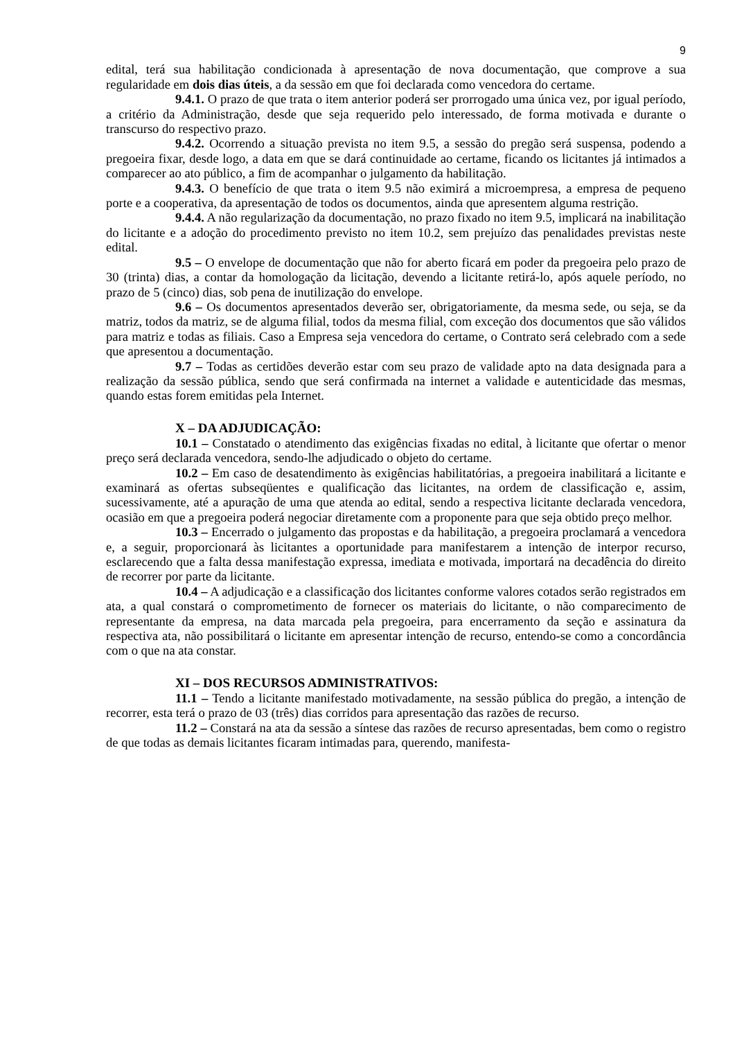9
edital, terá sua habilitação condicionada à apresentação de nova documentação, que comprove a sua regularidade em dois dias úteis, a da sessão em que foi declarada como vencedora do certame.
9.4.1. O prazo de que trata o item anterior poderá ser prorrogado uma única vez, por igual período, a critério da Administração, desde que seja requerido pelo interessado, de forma motivada e durante o transcurso do respectivo prazo.
9.4.2. Ocorrendo a situação prevista no item 9.5, a sessão do pregão será suspensa, podendo a pregoeira fixar, desde logo, a data em que se dará continuidade ao certame, ficando os licitantes já intimados a comparecer ao ato público, a fim de acompanhar o julgamento da habilitação.
9.4.3. O benefício de que trata o item 9.5 não eximirá a microempresa, a empresa de pequeno porte e a cooperativa, da apresentação de todos os documentos, ainda que apresentem alguma restrição.
9.4.4. A não regularização da documentação, no prazo fixado no item 9.5, implicará na inabilitação do licitante e a adoção do procedimento previsto no item 10.2, sem prejuízo das penalidades previstas neste edital.
9.5 – O envelope de documentação que não for aberto ficará em poder da pregoeira pelo prazo de 30 (trinta) dias, a contar da homologação da licitação, devendo a licitante retirá-lo, após aquele período, no prazo de 5 (cinco) dias, sob pena de inutilização do envelope.
9.6 – Os documentos apresentados deverão ser, obrigatoriamente, da mesma sede, ou seja, se da matriz, todos da matriz, se de alguma filial, todos da mesma filial, com exceção dos documentos que são válidos para matriz e todas as filiais. Caso a Empresa seja vencedora do certame, o Contrato será celebrado com a sede que apresentou a documentação.
9.7 – Todas as certidões deverão estar com seu prazo de validade apto na data designada para a realização da sessão pública, sendo que será confirmada na internet a validade e autenticidade das mesmas, quando estas forem emitidas pela Internet.
X – DA ADJUDICAÇÃO:
10.1 – Constatado o atendimento das exigências fixadas no edital, à licitante que ofertar o menor preço será declarada vencedora, sendo-lhe adjudicado o objeto do certame.
10.2 – Em caso de desatendimento às exigências habilitatórias, a pregoeira inabilitará a licitante e examinará as ofertas subseqüentes e qualificação das licitantes, na ordem de classificação e, assim, sucessivamente, até a apuração de uma que atenda ao edital, sendo a respectiva licitante declarada vencedora, ocasião em que a pregoeira poderá negociar diretamente com a proponente para que seja obtido preço melhor.
10.3 – Encerrado o julgamento das propostas e da habilitação, a pregoeira proclamará a vencedora e, a seguir, proporcionará às licitantes a oportunidade para manifestarem a intenção de interpor recurso, esclarecendo que a falta dessa manifestação expressa, imediata e motivada, importará na decadência do direito de recorrer por parte da licitante.
10.4 – A adjudicação e a classificação dos licitantes conforme valores cotados serão registrados em ata, a qual constará o comprometimento de fornecer os materiais do licitante, o não comparecimento de representante da empresa, na data marcada pela pregoeira, para encerramento da seção e assinatura da respectiva ata, não possibilitará o licitante em apresentar intenção de recurso, entendo-se como a concordância com o que na ata constar.
XI – DOS RECURSOS ADMINISTRATIVOS:
11.1 – Tendo a licitante manifestado motivadamente, na sessão pública do pregão, a intenção de recorrer, esta terá o prazo de 03 (três) dias corridos para apresentação das razões de recurso.
11.2 – Constará na ata da sessão a síntese das razões de recurso apresentadas, bem como o registro de que todas as demais licitantes ficaram intimadas para, querendo, manifesta-